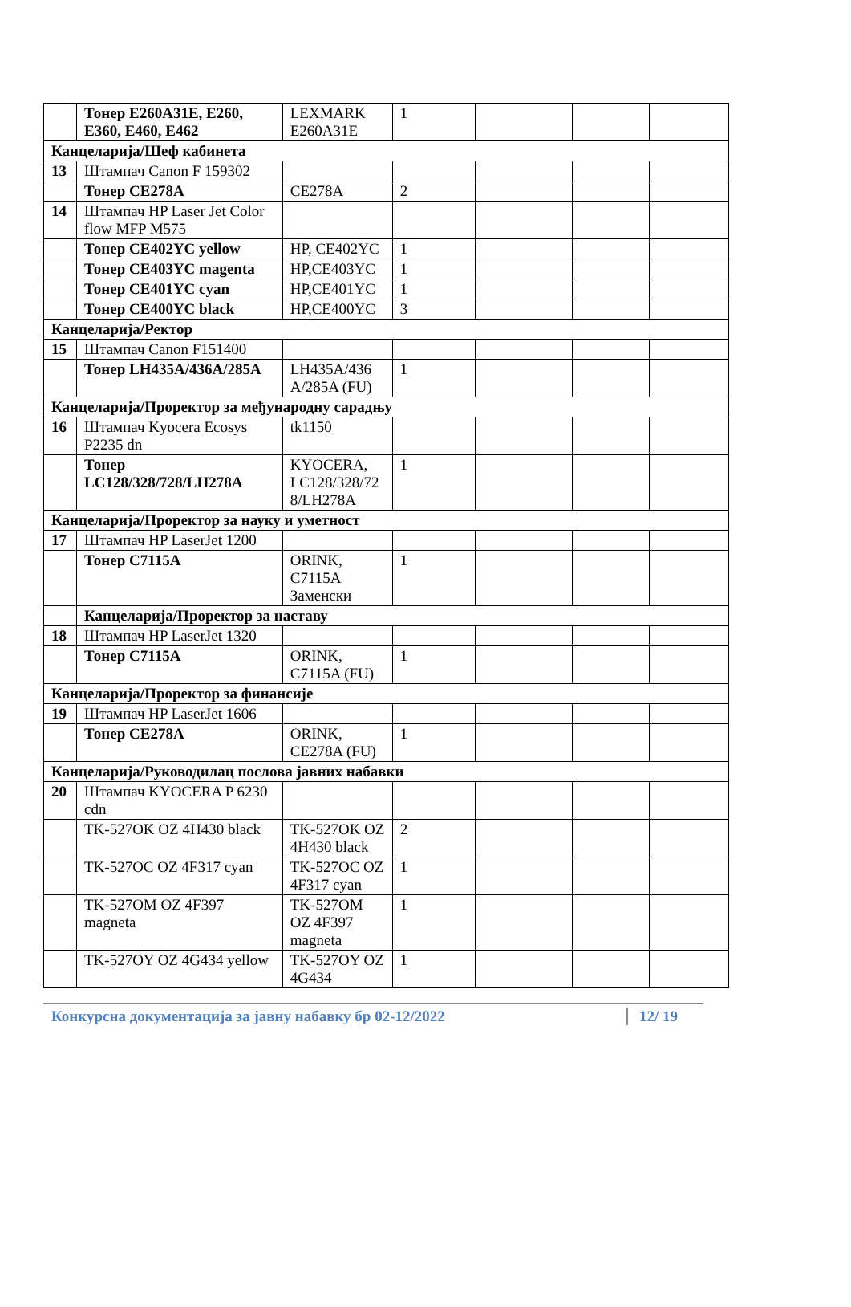| | Тонер E260A31E, E260, E360, E460, E462 | LEXMARK E260A31E | 1 | | | |
| Канцеларија/Шеф кабинета | | | | | | |
| 13 | Штампач Canon F 159302 | | | | | |
| | Тонер CE278A | CE278A | 2 | | | |
| 14 | Штампач HP Laser Jet Color flow MFP M575 | | | | | |
| | Тонер CE402YC yellow | HP, CE402YC | 1 | | | |
| | Тонер CE403YC magenta | HP,CE403YC | 1 | | | |
| | Тонер CE401YC cyan | HP,CE401YC | 1 | | | |
| | Тонер CE400YC black | HP,CE400YC | 3 | | | |
| Канцеларија/Ректор | | | | | | |
| 15 | Штампач Canon F151400 | | | | | |
| | Тонер LH435A/436A/285A | LH435A/436 A/285A (FU) | 1 | | | |
| Канцеларија/Проректор за међународну сарадњу | | | | | | |
| 16 | Штампач Kyocera Ecosys P2235 dn | tk1150 | | | | |
| | Тонер LC128/328/728/LH278A | KYOCERA, LC128/328/72 8/LH278A | 1 | | | |
| Канцеларија/Проректор за науку и уметност | | | | | | |
| 17 | Штампач HP LaserJet 1200 | | | | | |
| | Тонер C7115A | ORINK, C7115A Заменски | 1 | | | |
| | Канцеларија/Проректор за наставу | | | | | |
| 18 | Штампач HP LaserJet 1320 | | | | | |
| | Тонер C7115A | ORINK, C7115A (FU) | 1 | | | |
| Канцеларија/Проректор за финансије | | | | | | |
| 19 | Штампач HP LaserJet 1606 | | | | | |
| | Тонер CE278A | ORINK, CE278A (FU) | 1 | | | |
| Канцеларија/Руководилац послова јавних набавки | | | | | | |
| 20 | Штампач KYOCERA P 6230 cdn | | | | | |
| | TK-527OK OZ 4H430 black | TK-527OK OZ 4H430 black | 2 | | | |
| | TK-527OC OZ 4F317 cyan | TK-527OC OZ 4F317 cyan | 1 | | | |
| | TK-527OM OZ 4F397 magneta | TK-527OM OZ 4F397 magneta | 1 | | | |
| | TK-527OY OZ 4G434 yellow | TK-527OY OZ 4G434 | 1 | | | |
Конкурсна документација за јавну набавку бр 02-12/2022 12/ 19